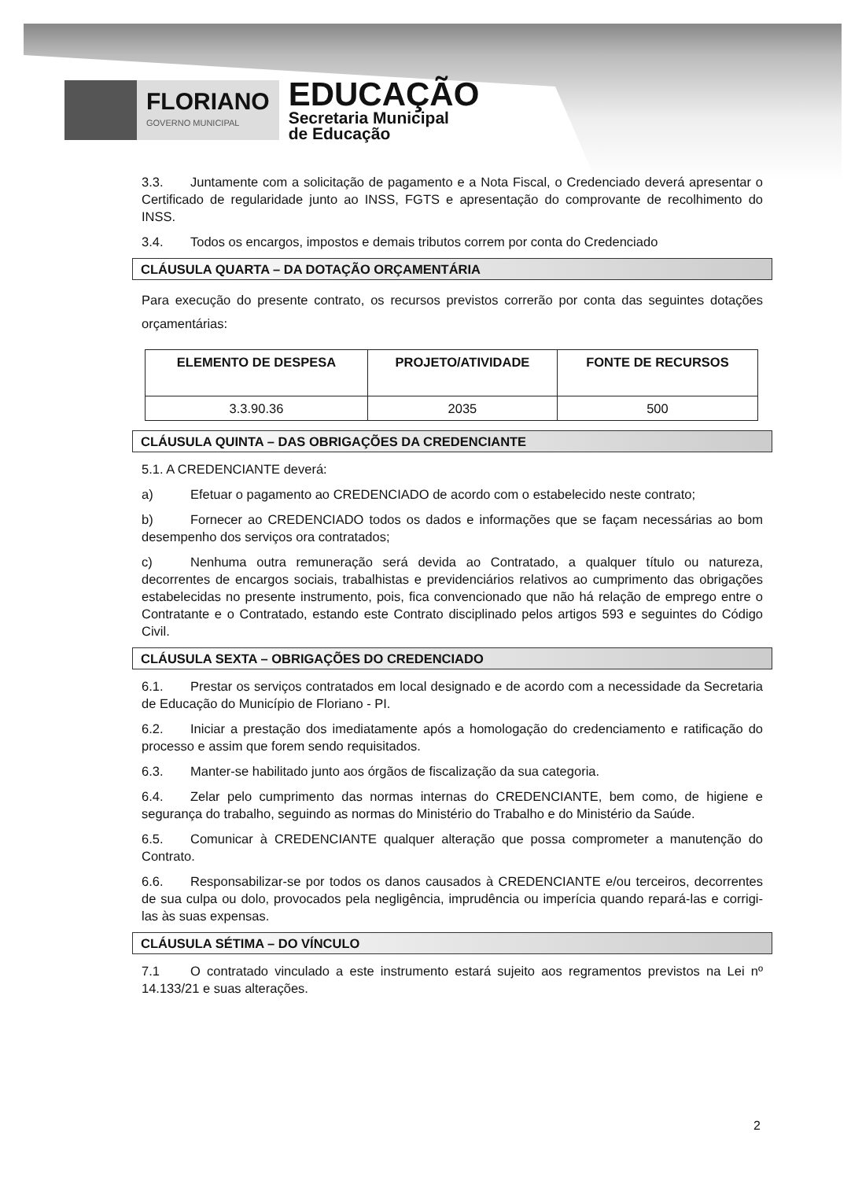FLORIANO
GOVERNO MUNICIPAL
EDUCAÇÃO
Secretaria Municipal
de Educação
3.3. Juntamente com a solicitação de pagamento e a Nota Fiscal, o Credenciado deverá apresentar o Certificado de regularidade junto ao INSS, FGTS e apresentação do comprovante de recolhimento do INSS.
3.4. Todos os encargos, impostos e demais tributos correm por conta do Credenciado
CLÁUSULA QUARTA – DA DOTAÇÃO ORÇAMENTÁRIA
Para execução do presente contrato, os recursos previstos correrão por conta das seguintes dotações orçamentárias:
| ELEMENTO DE DESPESA | PROJETO/ATIVIDADE | FONTE DE RECURSOS |
| --- | --- | --- |
| 3.3.90.36 | 2035 | 500 |
CLÁUSULA QUINTA – DAS OBRIGAÇÕES DA CREDENCIANTE
5.1. A CREDENCIANTE deverá:
a) Efetuar o pagamento ao CREDENCIADO de acordo com o estabelecido neste contrato;
b) Fornecer ao CREDENCIADO todos os dados e informações que se façam necessárias ao bom desempenho dos serviços ora contratados;
c) Nenhuma outra remuneração será devida ao Contratado, a qualquer título ou natureza, decorrentes de encargos sociais, trabalhistas e previdenciários relativos ao cumprimento das obrigações estabelecidas no presente instrumento, pois, fica convencionado que não há relação de emprego entre o Contratante e o Contratado, estando este Contrato disciplinado pelos artigos 593 e seguintes do Código Civil.
CLÁUSULA SEXTA – OBRIGAÇÕES DO CREDENCIADO
6.1. Prestar os serviços contratados em local designado e de acordo com a necessidade da Secretaria de Educação do Município de Floriano - PI.
6.2. Iniciar a prestação dos imediatamente após a homologação do credenciamento e ratificação do processo e assim que forem sendo requisitados.
6.3. Manter-se habilitado junto aos órgãos de fiscalização da sua categoria.
6.4. Zelar pelo cumprimento das normas internas do CREDENCIANTE, bem como, de higiene e segurança do trabalho, seguindo as normas do Ministério do Trabalho e do Ministério da Saúde.
6.5. Comunicar à CREDENCIANTE qualquer alteração que possa comprometer a manutenção do Contrato.
6.6. Responsabilizar-se por todos os danos causados à CREDENCIANTE e/ou terceiros, decorrentes de sua culpa ou dolo, provocados pela negligência, imprudência ou imperícia quando repará-las e corrigi-las às suas expensas.
CLÁUSULA SÉTIMA – DO VÍNCULO
7.1 O contratado vinculado a este instrumento estará sujeito aos regramentos previstos na Lei nº 14.133/21 e suas alterações.
2